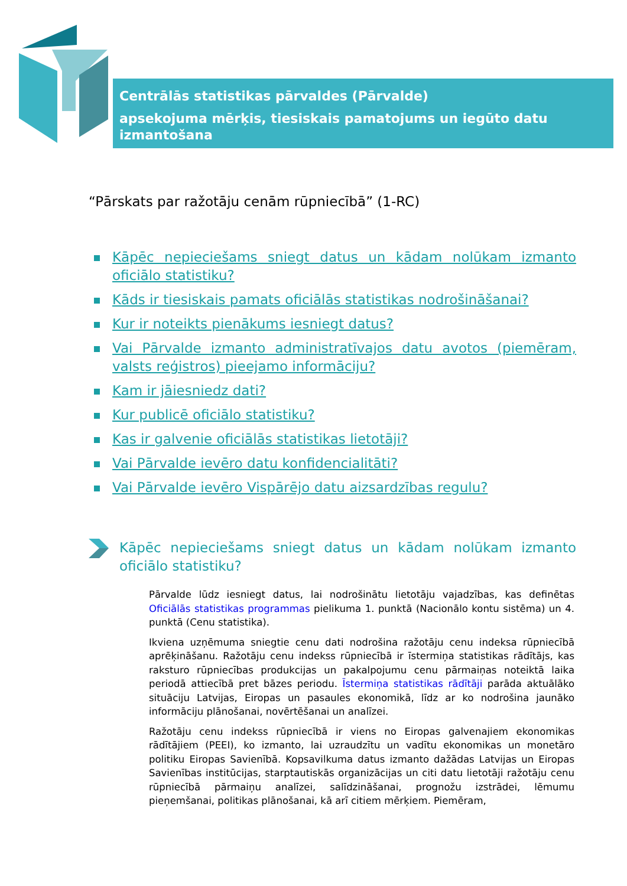Centrālās statistikas pārvaldes (Pārvalde)
apsekojuma mērķis, tiesiskais pamatojums un iegūto datu izmantošana
“Pārskats par ražotāju cenām rūpniecībā” (1-RC)
Kāpēc nepieciešams sniegt datus un kādam nolūkam izmanto oficiālo statistiku?
Kāds ir tiesiskais pamats oficiālās statistikas nodrošināšanai?
Kur ir noteikts pienākums iesniegt datus?
Vai Pārvalde izmanto administratīvajos datu avotos (piemēram, valsts reģistros) pieejamo informāciju?
Kam ir jāiesniedz dati?
Kur publicē oficiālo statistiku?
Kas ir galvenie oficiālās statistikas lietotāji?
Vai Pārvalde ievēro datu konfidencialitāti?
Vai Pārvalde ievēro Vispārējo datu aizsardzības regulu?
Kāpēc nepieciešams sniegt datus un kādam nolūkam izmanto oficiālo statistiku?
Pārvalde lūdz iesniegt datus, lai nodrošinātu lietotāju vajadzības, kas definētas Oficiālās statistikas programmas pielikuma 1. punktā (Nacionālo kontu sistēma) un 4. punktā (Cenu statistika).
Ikviena uzņēmuma sniegtie cenu dati nodrošina ražotāju cenu indeksa rūpniecībā aprēķināšanu. Ražotāju cenu indekss rūpniecībā ir īstermiņa statistikas rādītājs, kas raksturo rūpniecības produkcijas un pakalpojumu cenu pārmaiņas noteiktā laika periodā attiecībā pret bāzes periodu. Īstermiņa statistikas rādītāji parāda aktuālāko situāciju Latvijas, Eiropas un pasaules ekonomikā, līdz ar ko nodrošina jaunāko informāciju plānošanai, novērtēšanai un analīzei.
Ražotāju cenu indekss rūpniecībā ir viens no Eiropas galvenajiem ekonomikas rādītājiem (PEEI), ko izmanto, lai uzraudzītu un vadītu ekonomikas un monetāro politiku Eiropas Savienībā. Kopsavilkuma datus izmanto dažādas Latvijas un Eiropas Savienības institūcijas, starptautiskās organizācijas un citi datu lietotāji ražotāju cenu rūpniecībā pārmaiņu analīzei, salīdzināšanai, prognožu izstrādei, lēmumu pieņemšanai, politikas plānošanai, kā arī citiem mērķiem. Piemēram,